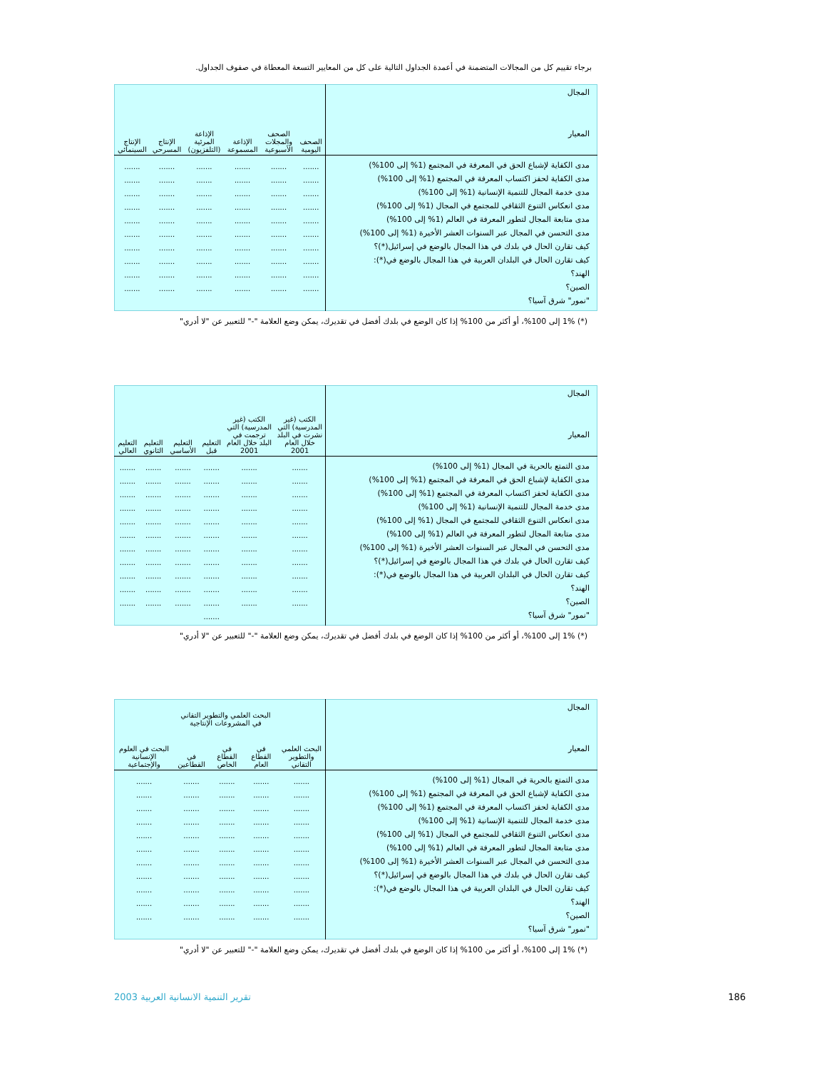برجاء تقييم كل من المجالات المتضمنة في أعمدة الجداول التالية على كل من المعايير التسعة المعطاة في صفوف الجداول.
| المجال المعيار | الصحف اليومية | الصحف والمجلات الأسبوعية | الإذاعة المسموعة | الإذاعة المرئية (التلفزيون) | الإنتاج المسرحي | الإنتاج السينمائي |
| --- | --- | --- | --- | --- | --- | --- |
| مدى الكفاية لإشباع الحق في المعرفة في المجتمع (1% إلى 100%) مدى الكفاية لحفز اكتساب المعرفة في المجتمع (1% إلى 100%) مدى خدمة المجال للتنمية الإنسانية (1% إلى 100%) مدى انعكاس التنوع الثقافي للمجتمع في المجال (1% إلى 100%) مدى متابعة المجال لتطور المعرفة في العالم (1% إلى 100%) مدى التحسن في المجال عبر السنوات العشر الأخيرة (1% إلى 100%) كيف تقارن الحال في بلدك في هذا المجال بالوضع في إسرائيل(*)؟ كيف تقارن الحال في البلدان العربية في هذا المجال بالوضع في(*): الهند؟ الصين؟ "نمور" شرق آسيا؟ | ....... ....... ....... ....... ....... ....... ....... ....... ....... ....... | ....... ....... ....... ....... ....... ....... ....... ....... ....... ....... | ....... ....... ....... ....... ....... ....... ....... ....... ....... ....... | ....... ....... ....... ....... ....... ....... ....... ....... ....... ....... | ....... ....... ....... ....... ....... ....... ....... ....... ....... ....... | ....... ....... ....... ....... ....... ....... ....... ....... ....... ....... |
(*) 1% إلى 100%، أو أكثر من 100% إذا كان الوضع في بلدك أفضل في تقديرك، يمكن وضع العلامة "-" للتعبير عن "لا أدري"
| المجال المعيار | الكتب (غير المدرسية) التي نشرت في البلد خلال العام 2001 | الكتب (غير المدرسية) التي ترجمت في البلد خلال العام 2001 | التعليم قبل | التعليم الأساسي | التعليم الثانوي | التعليم العالي |
| --- | --- | --- | --- | --- | --- | --- |
| مدى التمتع بالحرية في المجال (1% إلى 100%) مدى الكفاية لإشباع الحق في المعرفة في المجتمع (1% إلى 100%) مدى الكفاية لحفز اكتساب المعرفة في المجتمع (1% إلى 100%) مدى خدمة المجال للتنمية الإنسانية (1% إلى 100%) مدى انعكاس التنوع الثقافي للمجتمع في المجال (1% إلى 100%) مدى متابعة المجال لتطور المعرفة في العالم (1% إلى 100%) مدى التحسن في المجال عبر السنوات العشر الأخيرة (1% إلى 100%) كيف تقارن الحال في بلدك في هذا المجال بالوضع في إسرائيل(*)؟ كيف تقارن الحال في البلدان العربية في هذا المجال بالوضع في(*): الهند؟ الصين؟ "نمور" شرق آسيا؟ | ....... ....... ....... ....... ....... ....... ....... ....... ....... ....... ....... | ....... ....... ....... ....... ....... ....... ....... ....... ....... ....... ....... | ....... ....... ....... ....... ....... ....... ....... ....... ....... ....... ....... ....... | ....... ....... ....... ....... ....... ....... ....... ....... ....... ....... ....... | ....... ....... ....... ....... ....... ....... ....... ....... ....... ....... ....... | ....... ....... ....... ....... ....... ....... ....... ....... ....... ....... ....... |
(*) 1% إلى 100%، أو أكثر من 100% إذا كان الوضع في بلدك أفضل في تقديرك، يمكن وضع العلامة "-" للتعبير عن "لا أدري"
| المجال المعيار | البحث العلمي والتطوير التقاني | البحث العلمي والتطوير التقاني في المشروعات الإنتاجية | | | البحث في العلوم الإنسانية والإجتماعية |
| --- | --- | --- | --- | --- | --- |
| | | في القطاع العام | في القطاع الخاص | في القطاعين | |
| مدى التمتع بالحرية في المجال (1% إلى 100%) مدى الكفاية لإشباع الحق في المعرفة في المجتمع (1% إلى 100%) مدى الكفاية لحفز اكتساب المعرفة في المجتمع (1% إلى 100%) مدى خدمة المجال للتنمية الإنسانية (1% إلى 100%) مدى انعكاس التنوع الثقافي للمجتمع في المجال (1% إلى 100%) مدى متابعة المجال لتطور المعرفة في العالم (1% إلى 100%) مدى التحسن في المجال عبر السنوات العشر الأخيرة (1% إلى 100%) كيف تقارن الحال في بلدك في هذا المجال بالوضع في إسرائيل(*)؟ كيف تقارن الحال في البلدان العربية في هذا المجال بالوضع في(*): الهند؟ الصين؟ "نمور" شرق آسيا؟ | ....... ....... ....... ....... ....... ....... ....... ....... ....... ....... ....... | ....... ....... ....... ....... ....... ....... ....... ....... ....... ....... ....... | ....... ....... ....... ....... ....... ....... ....... ....... ....... ....... ....... | ....... ....... ....... ....... ....... ....... ....... ....... ....... ....... ....... | ....... ....... ....... ....... ....... ....... ....... ....... ....... ....... ....... |
(*) 1% إلى 100%، أو أكثر من 100% إذا كان الوضع في بلدك أفضل في تقديرك، يمكن وضع العلامة "-" للتعبير عن "لا أدري"
186
تقرير التنمية الانسانية العربية 2003